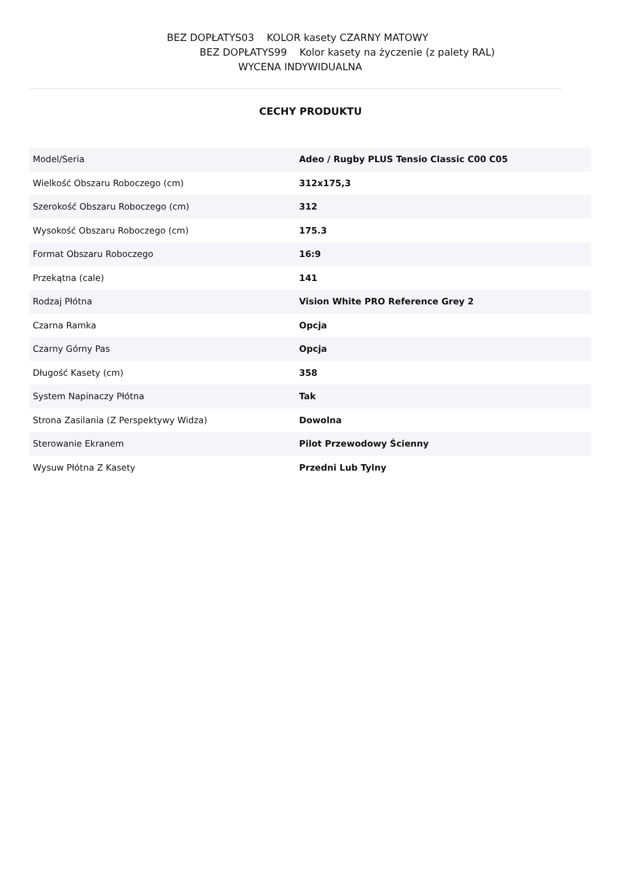BEZ DOPŁATYS03 KOLOR kasety CZARNY MATOWY
BEZ DOPŁATYS99 Kolor kasety na życzenie (z palety RAL)
WYCENA INDYWIDUALNA
CECHY PRODUKTU
| Model/Seria | Adeo / Rugby PLUS Tensio Classic C00 C05 |
| Wielkość Obszaru Roboczego (cm) | 312x175,3 |
| Szerokość Obszaru Roboczego (cm) | 312 |
| Wysokość Obszaru Roboczego (cm) | 175.3 |
| Format Obszaru Roboczego | 16:9 |
| Przekątna (cale) | 141 |
| Rodzaj Płótna | Vision White PRO Reference Grey 2 |
| Czarna Ramka | Opcja |
| Czarny Górny Pas | Opcja |
| Długość Kasety (cm) | 358 |
| System Napinaczy Płótna | Tak |
| Strona Zasilania (Z Perspektywy Widza) | Dowolna |
| Sterowanie Ekranem | Pilot Przewodowy Ścienny |
| Wysuw Płótna Z Kasety | Przedni Lub Tylny |